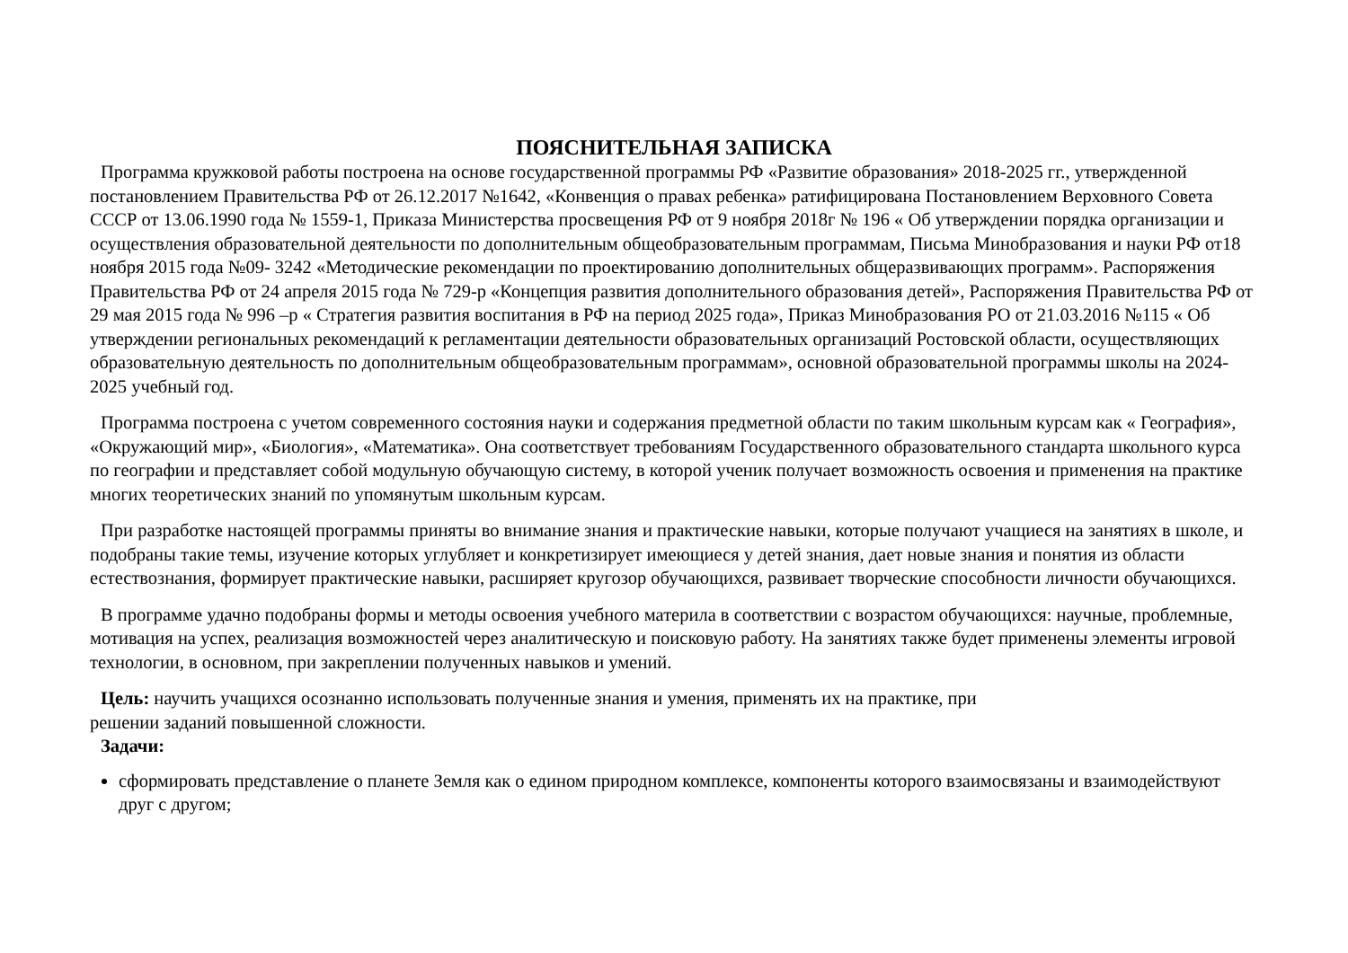ПОЯСНИТЕЛЬНАЯ ЗАПИСКА
Программа кружковой работы построена на основе государственной программы РФ «Развитие образования» 2018-2025 гг., утвержденной постановлением Правительства РФ от 26.12.2017 №1642, «Конвенция о правах ребенка» ратифицирована Постановлением Верховного Совета СССР от 13.06.1990 года № 1559-1, Приказа Министерства просвещения РФ от 9 ноября 2018г № 196 « Об утверждении порядка организации и осуществления образовательной деятельности по дополнительным общеобразовательным программам, Письма Минобразования и науки РФ от18 ноября 2015 года №09- 3242 «Методические рекомендации по проектированию дополнительных общеразвивающих программ». Распоряжения Правительства РФ от 24 апреля 2015 года № 729-р «Концепция развития дополнительного образования детей», Распоряжения Правительства РФ от 29 мая 2015 года № 996 –р « Стратегия развития воспитания в РФ на период 2025 года», Приказ Минобразования РО от 21.03.2016 №115 « Об утверждении региональных рекомендаций к регламентации деятельности образовательных организаций Ростовской области, осуществляющих образовательную деятельность по дополнительным общеобразовательным программам», основной образовательной программы школы на 2024-2025 учебный год.
Программа построена с учетом современного состояния науки и содержания предметной области по таким школьным курсам как « География», «Окружающий мир», «Биология», «Математика». Она соответствует требованиям Государственного образовательного стандарта школьного курса по географии и представляет собой модульную обучающую систему, в которой ученик получает возможность освоения и применения на практике многих теоретических знаний по упомянутым школьным курсам.
При разработке настоящей программы приняты во внимание знания и практические навыки, которые получают учащиеся на занятиях в школе, и подобраны такие темы, изучение которых углубляет и конкретизирует имеющиеся у детей знания, дает новые знания и понятия из области естествознания, формирует практические навыки, расширяет кругозор обучающихся, развивает творческие способности личности обучающихся.
В программе удачно подобраны формы и методы освоения учебного материла в соответствии с возрастом обучающихся: научные, проблемные, мотивация на успех, реализация возможностей через аналитическую и поисковую работу. На занятиях также будет применены элементы игровой технологии, в основном, при закреплении полученных навыков и умений.
Цель: научить учащихся осознанно использовать полученные знания и умения, применять их на практике, при
решении заданий повышенной сложности.
Задачи:
сформировать представление о планете Земля как о едином природном комплексе, компоненты которого взаимосвязаны и взаимодействуют друг с другом;